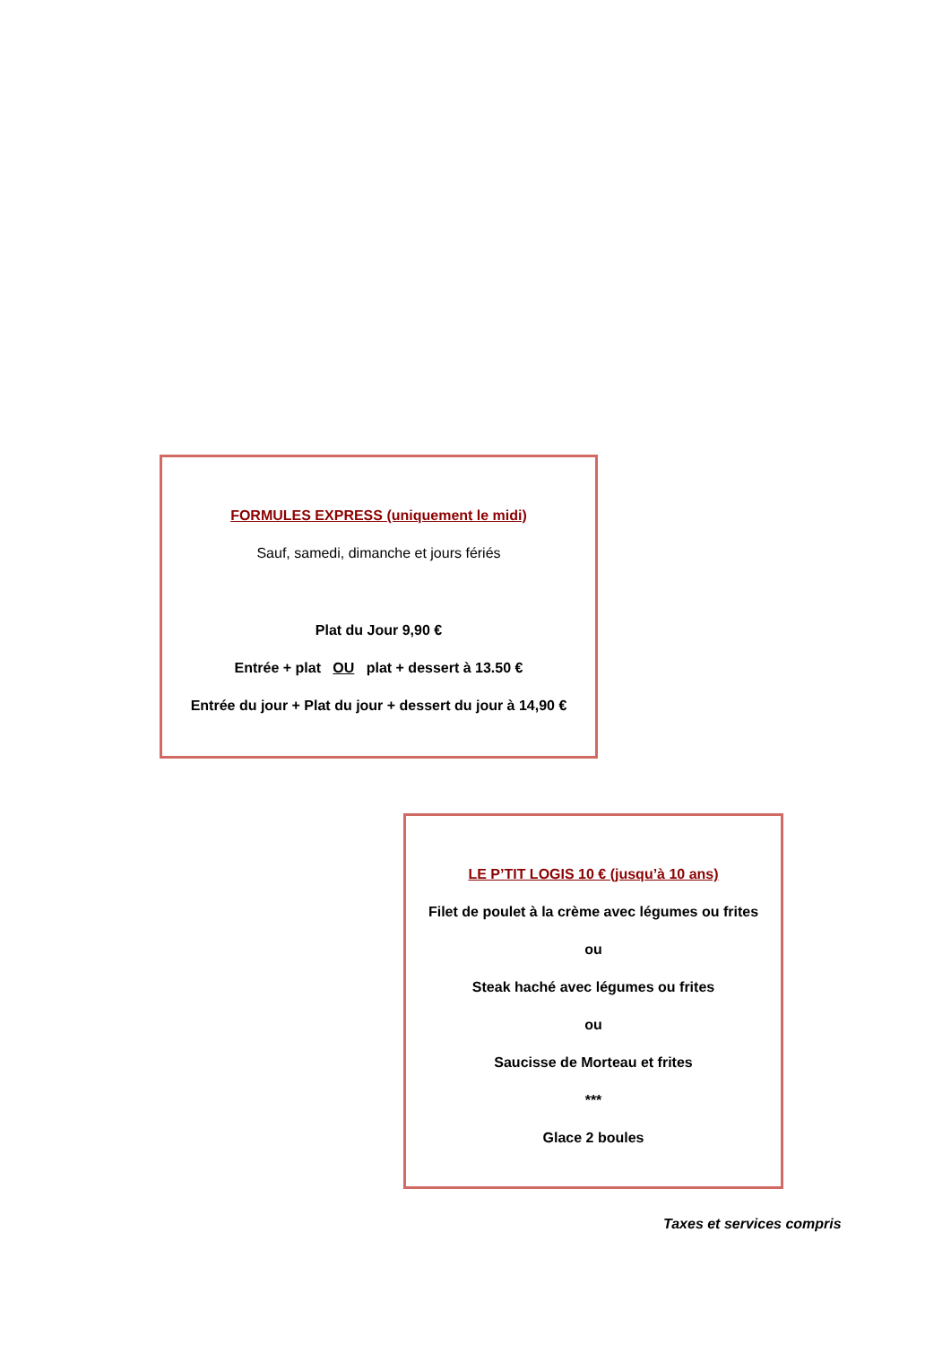FORMULES EXPRESS (uniquement le midi)
Sauf, samedi, dimanche et jours fériés
Plat du Jour 9,90 €
Entrée + plat OU plat + dessert à 13.50 €
Entrée du jour + Plat du jour + dessert du jour à 14,90 €
LE P’TIT LOGIS 10 € (jusqu’à 10 ans)
Filet de poulet à la crème avec légumes ou frites
ou
Steak haché avec légumes ou frites
ou
Saucisse de Morteau et frites
***
Glace 2 boules
Taxes et services compris